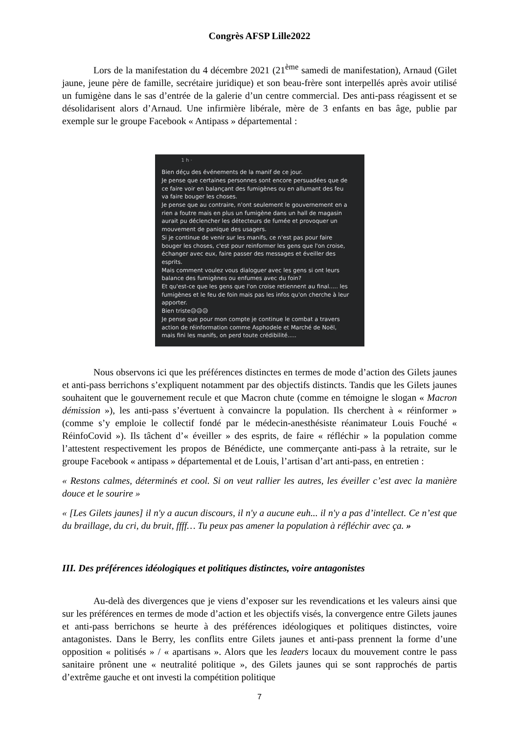Congrès AFSP Lille2022
Lors de la manifestation du 4 décembre 2021 (21<sup>ème</sup> samedi de manifestation), Arnaud (Gilet jaune, jeune père de famille, secrétaire juridique) et son beau-frère sont interpellés après avoir utilisé un fumigène dans le sas d’entrée de la galerie d’un centre commercial. Des anti-pass réagissent et se désolidarisent alors d’Arnaud. Une infirmière libérale, mère de 3 enfants en bas âge, publie par exemple sur le groupe Facebook « Antipass » départemental :
1 h ·
Bien déçu des événements de la manif de ce jour.
Je pense que certaines personnes sont encore persuadées que de ce faire voir en balançant des fumigènes ou en allumant des feu va faire bouger les choses.
Je pense que au contraire, n'ont seulement le gouvernement en a rien a foutre mais en plus un fumigène dans un hall de magasin aurait pu déclencher les détecteurs de fumée et provoquer un mouvement de panique des usagers.
Si je continue de venir sur les manifs, ce n'est pas pour faire bouger les choses, c'est pour reinformer les gens que l'on croise, échanger avec eux, faire passer des messages et éveiller des esprits.
Mais comment voulez vous dialoguer avec les gens si ont leurs balance des fumigènes ou enfumes avec du foin?
Et qu'est-ce que les gens que l'on croise retiennent au final..... les fumigènes et le feu de foin mais pas les infos qu'on cherche à leur apporter.
Bien triste😥😥😥
Je pense que pour mon compte je continue le combat a travers action de réinformation comme Asphodele et Marché de Noël, mais fini les manifs, on perd toute crédibilité.....
Nous observons ici que les préférences distinctes en termes de mode d’action des Gilets jaunes et anti-pass berrichons s’expliquent notamment par des objectifs distincts. Tandis que les Gilets jaunes souhaitent que le gouvernement recule et que Macron chute (comme en témoigne le slogan « Macron démission »), les anti-pass s’évertuent à convaincre la population. Ils cherchent à « réinformer » (comme s’y emploie le collectif fondé par le médecin-anesthésiste réanimateur Louis Fouché « RéinfoCovid »). Ils tâchent d’« éveiller » des esprits, de faire « réfléchir » la population comme l’attestent respectivement les propos de Bénédicte, une commerçante anti-pass à la retraite, sur le groupe Facebook « antipass » départemental et de Louis, l’artisan d’art anti-pass, en entretien :
« Restons calmes, déterminés et cool. Si on veut rallier les autres, les éveiller c’est avec la manière douce et le sourire »
« [Les Gilets jaunes] il n'y a aucun discours, il n'y a aucune euh... il n'y a pas d’intellect. Ce n’est que du braillage, du cri, du bruit, ffff… Tu peux pas amener la population à réfléchir avec ça. »
III. Des préférences idéologiques et politiques distinctes, voire antagonistes
Au-delà des divergences que je viens d’exposer sur les revendications et les valeurs ainsi que sur les préférences en termes de mode d’action et les objectifs visés, la convergence entre Gilets jaunes et anti-pass berrichons se heurte à des préférences idéologiques et politiques distinctes, voire antagonistes. Dans le Berry, les conflits entre Gilets jaunes et anti-pass prennent la forme d’une opposition « politisés » / « apartisans ». Alors que les leaders locaux du mouvement contre le pass sanitaire prônent une « neutralité politique », des Gilets jaunes qui se sont rapprochés de partis d’extrême gauche et ont investi la compétition politique
7